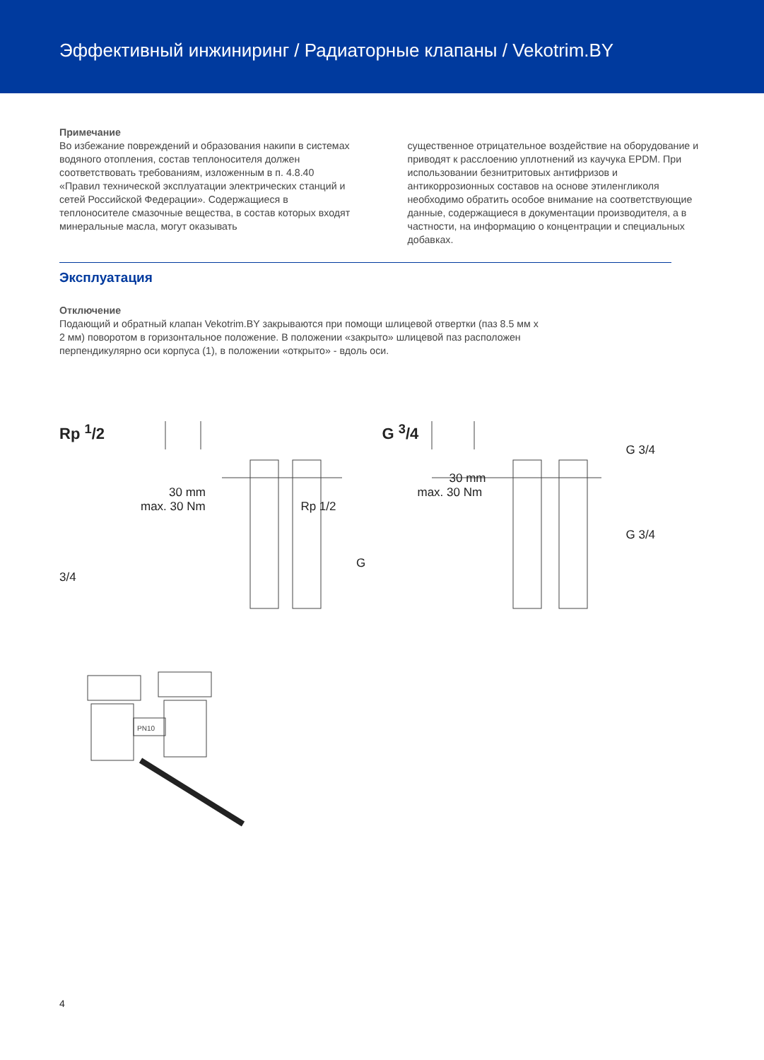Эффективный инжиниринг / Радиаторные клапаны / Vekotrim.BY
Примечание
Во избежание повреждений и образования накипи в системах водяного отопления, состав теплоносителя должен соответствовать требованиям, изложенным в п. 4.8.40 «Правил технической эксплуатации электрических станций и сетей Российской Федерации». Содержащиеся в теплоносителе смазочные вещества, в состав которых входят минеральные масла, могут оказывать
существенное отрицательное воздействие на оборудование и приводят к расслоению уплотнений из каучука EPDM. При использовании безнитритовых антифризов и антикоррозионных составов на основе этиленгликоля необходимо обратить особое внимание на соответствующие данные, содержащиеся в документации производителя, а в частности, на информацию о концентрации и специальных добавках.
Эксплуатация
Отключение
Подающий и обратный клапан Vekotrim.BY закрываются при помощи шлицевой отвертки (паз 8.5 мм х 2 мм) поворотом в горизонтальное положение. В положении «закрыто» шлицевой паз расположен перпендикулярно оси корпуса (1), в положении «открыто» - вдоль оси.
Rp <sup>1</sup>/2
30 mm
max. 30 Nm Rp 1/2
G 3/4
G <sup>3</sup>/4
G 3/4
30 mm
max. 30 Nm
G 3/4
PN10
4